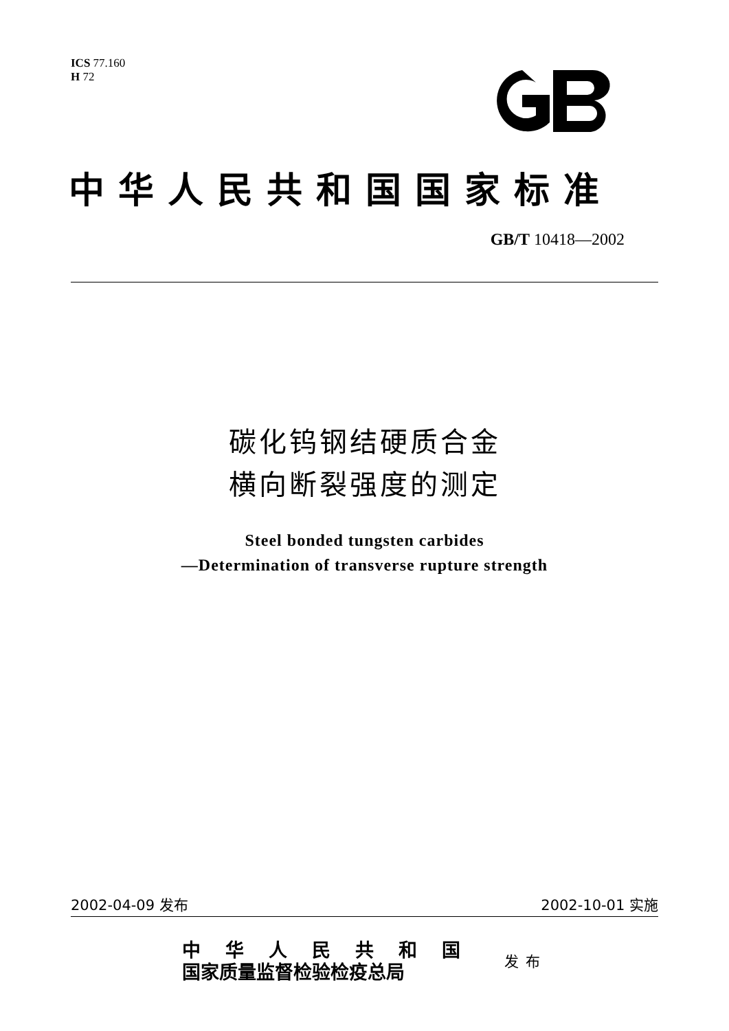ICS 77.160
H 72
中华人民共和国国家标准
GB/T 10418—2002
碳化钨钢结硬质合金
横向断裂强度的测定
Steel bonded tungsten carbides
—Determination of transverse rupture strength
2002-04-09 发布 2002-10-01 实施
中华人民共和国
国家质量监督检验检疫总局
发布